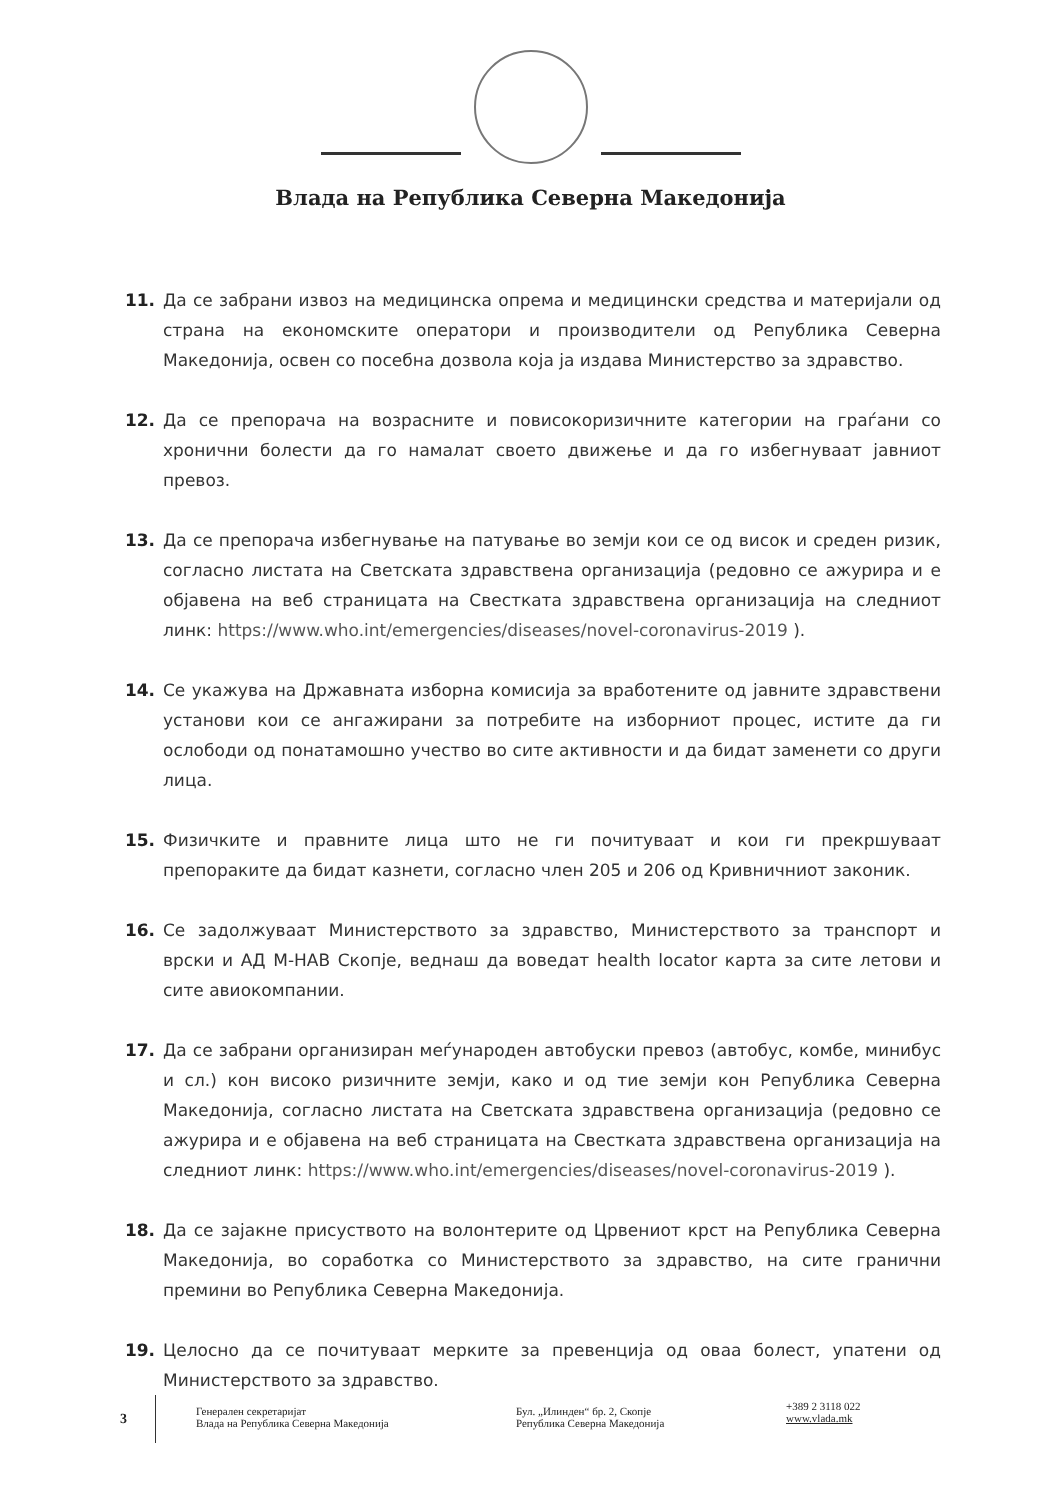Влада на Република Северна Македонија
11. Да се забрани извоз на медицинска опрема и медицински средства и материјали од страна на економските оператори и производители од Република Северна Македонија, освен со посебна дозвола која ја издава Министерство за здравство.
12. Да се препорача на возрасните и повисокоризичните категории на граѓани со хронични болести да го намалат своето движење и да го избегнуваат јавниот превоз.
13. Да се препорача избегнување на патување во земји кои се од висок и среден ризик, согласно листата на Светската здравствена организација (редовно се ажурира и е објавена на веб страницата на Свесткатa здравствена организација на следниот линк: https://www.who.int/emergencies/diseases/novel-coronavirus-2019 ).
14. Се укажува на Државната изборна комисија за вработените од јавните здравствени установи кои се ангажирани за потребите на изборниот процес, истите да ги ослободи од понатамошно учество во сите активности и да бидат заменети со други лица.
15. Физичките и правните лица што не ги почитуваат и кои ги прекршуваат препораките да бидат казнети, согласно член 205 и 206 од Кривничниот законик.
16. Се задолжуваат Министерството за здравство, Министерството за транспорт и врски и АД М-НАВ Скопје, веднаш да воведат health locator карта за сите летови и сите авиокомпании.
17. Да се забрани организиран меѓународен автобуски превоз (автобус, комбе, минибус и сл.) кон високо ризичните земји, како и од тие земји кон Република Северна Македонија, согласно листата на Светската здравствена организација (редовно се ажурира и е објавена на веб страницата на Свесткатa здравствена организација на следниот линк: https://www.who.int/emergencies/diseases/novel-coronavirus-2019 ).
18. Да се зајакне присуството на волонтерите од Црвениот крст на Република Северна Македонија, во соработка со Министерството за здравство, на сите гранични премини во Република Северна Македонија.
19. Целосно да се почитуваат мерките за превенција од оваа болест, упатени од Министерството за здравство.
3
Генерален секретаријат
Влада на Република Северна Македонија
Бул. „Илинден“ бр. 2, Скопје
Република Северна Македонија
+389 2 3118 022
www.vlada.mk